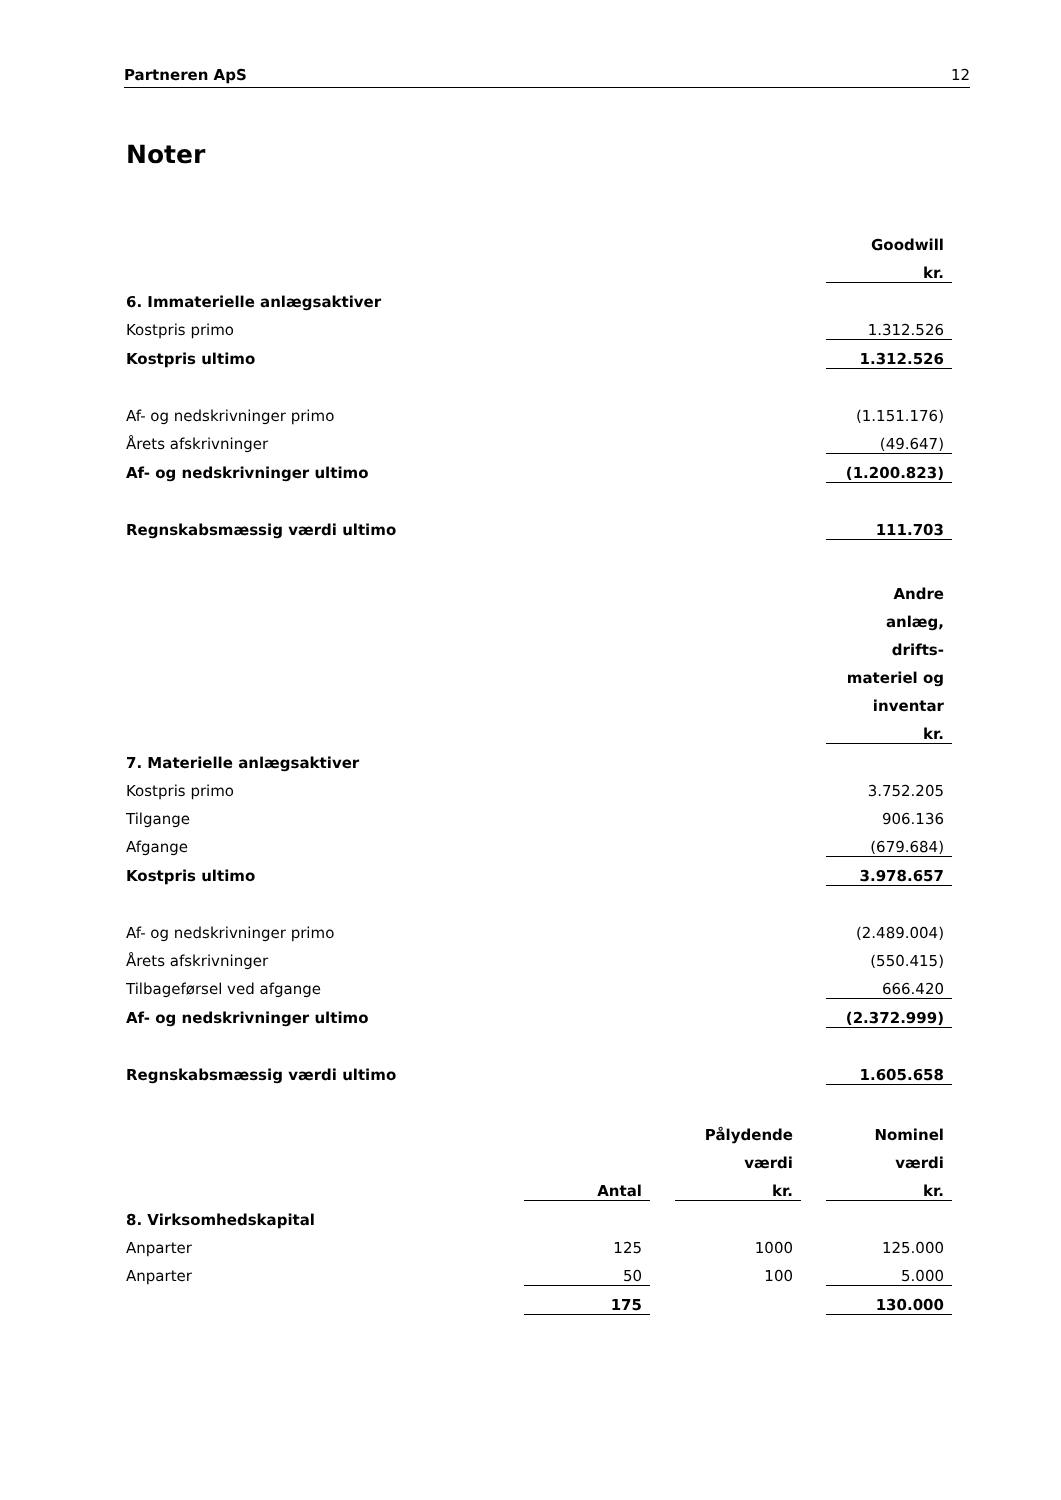Partneren ApS 12
Noter
| | Goodwill |
| | kr. |
| 6. Immaterielle anlægsaktiver | |
| Kostpris primo | 1.312.526 |
| Kostpris ultimo | 1.312.526 |
| Af- og nedskrivninger primo | (1.151.176) |
| Årets afskrivninger | (49.647) |
| Af- og nedskrivninger ultimo | (1.200.823) |
| Regnskabsmæssig værdi ultimo | 111.703 |
| | Andre |
| | anlæg, |
| | drifts- |
| | materiel og |
| | inventar |
| | kr. |
| 7. Materielle anlægsaktiver | |
| Kostpris primo | 3.752.205 |
| Tilgange | 906.136 |
| Afgange | (679.684) |
| Kostpris ultimo | 3.978.657 |
| Af- og nedskrivninger primo | (2.489.004) |
| Årets afskrivninger | (550.415) |
| Tilbageførsel ved afgange | 666.420 |
| Af- og nedskrivninger ultimo | (2.372.999) |
| Regnskabsmæssig værdi ultimo | 1.605.658 |
| | | | Pålydende | | Nominel |
| | | | værdi | | værdi |
| | Antal | | kr. | | kr. |
| 8. Virksomhedskapital | | | | | |
| Anparter | 125 | | 1000 | | 125.000 |
| Anparter | 50 | | 100 | | 5.000 |
| | 175 | | | | 130.000 |